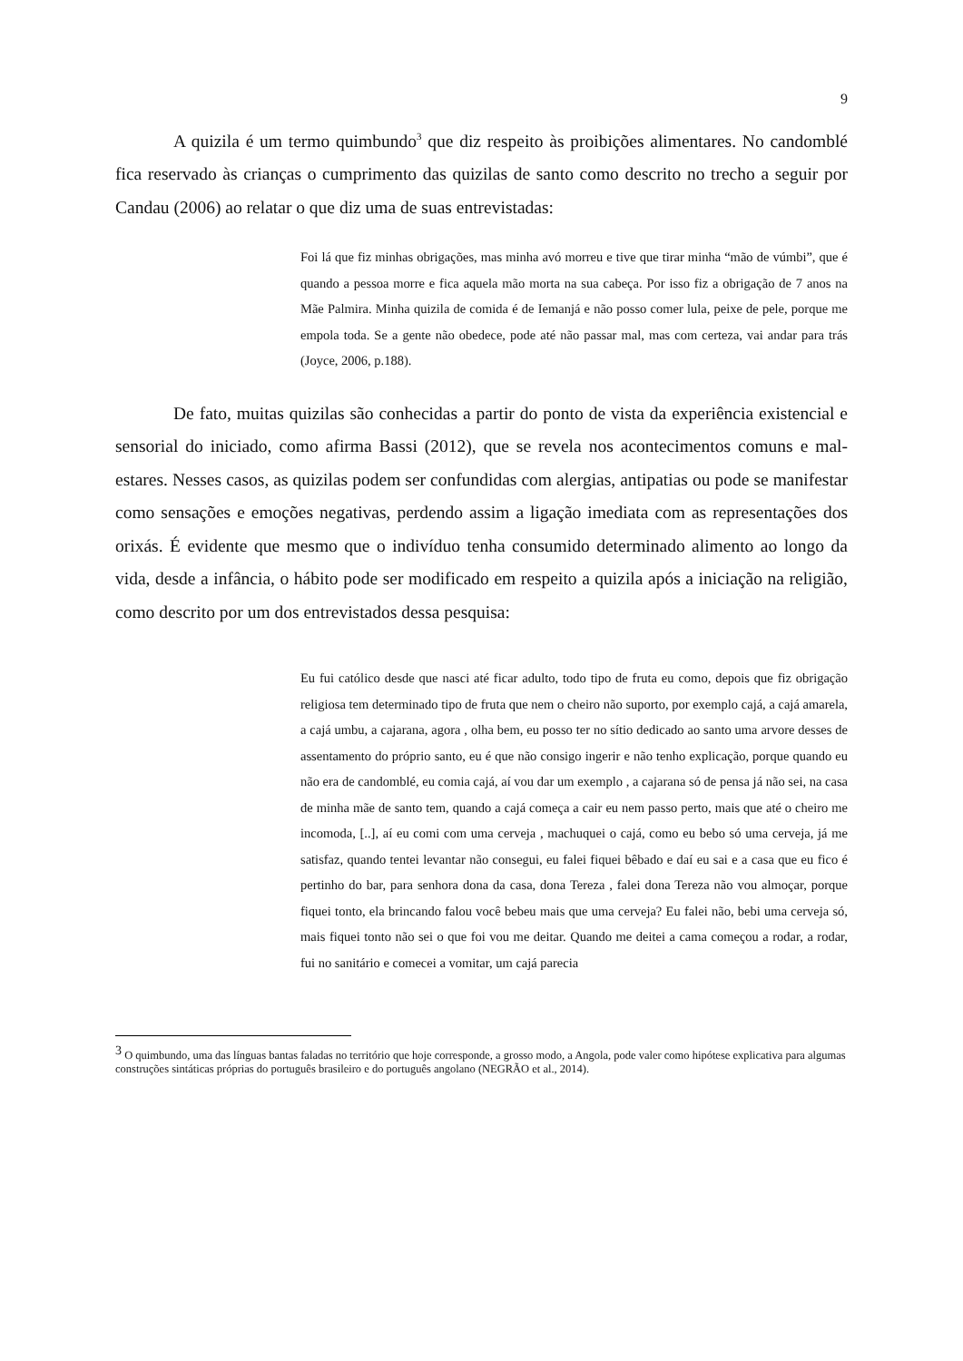9
A quizila é um termo quimbundo<sup>3</sup> que diz respeito às proibições alimentares. No candomblé fica reservado às crianças o cumprimento das quizilas de santo como descrito no trecho a seguir por Candau (2006) ao relatar o que diz uma de suas entrevistadas:
Foi lá que fiz minhas obrigações, mas minha avó morreu e tive que tirar minha “mão de vúmbi”, que é quando a pessoa morre e fica aquela mão morta na sua cabeça. Por isso fiz a obrigação de 7 anos na Mãe Palmira. Minha quizila de comida é de Iemanjá e não posso comer lula, peixe de pele, porque me empola toda. Se a gente não obedece, pode até não passar mal, mas com certeza, vai andar para trás (Joyce, 2006, p.188).
De fato, muitas quizilas são conhecidas a partir do ponto de vista da experiência existencial e sensorial do iniciado, como afirma Bassi (2012), que se revela nos acontecimentos comuns e mal-estares. Nesses casos, as quizilas podem ser confundidas com alergias, antipatias ou pode se manifestar como sensações e emoções negativas, perdendo assim a ligação imediata com as representações dos orixás. É evidente que mesmo que o indivíduo tenha consumido determinado alimento ao longo da vida, desde a infância, o hábito pode ser modificado em respeito a quizila após a iniciação na religião, como descrito por um dos entrevistados dessa pesquisa:
Eu fui católico desde que nasci até ficar adulto, todo tipo de fruta eu como, depois que fiz obrigação religiosa tem determinado tipo de fruta que nem o cheiro não suporto, por exemplo cajá, a cajá amarela, a cajá umbu, a cajarana, agora , olha bem, eu posso ter no sítio dedicado ao santo uma arvore desses de assentamento do próprio santo, eu é que não consigo ingerir e não tenho explicação, porque quando eu não era de candomblé, eu comia cajá, aí vou dar um exemplo , a cajarana só de pensa já não sei, na casa de minha mãe de santo tem, quando a cajá começa a cair eu nem passo perto, mais que até o cheiro me incomoda, [..], aí eu comi com uma cerveja , machuquei o cajá, como eu bebo só uma cerveja, já me satisfaz, quando tentei levantar não consegui, eu falei fiquei bêbado e daí eu sai e a casa que eu fico é pertinho do bar, para senhora dona da casa, dona Tereza , falei dona Tereza não vou almoçar, porque fiquei tonto, ela brincando falou você bebeu mais que uma cerveja? Eu falei não, bebi uma cerveja só, mais fiquei tonto não sei o que foi vou me deitar. Quando me deitei a cama começou a rodar, a rodar, fui no sanitário e comecei a vomitar, um cajá parecia
<sup>3</sup> O quimbundo, uma das línguas bantas faladas no território que hoje corresponde, a grosso modo, a Angola, pode valer como hipótese explicativa para algumas construções sintáticas próprias do português brasileiro e do português angolano (NEGRÃO et al., 2014).